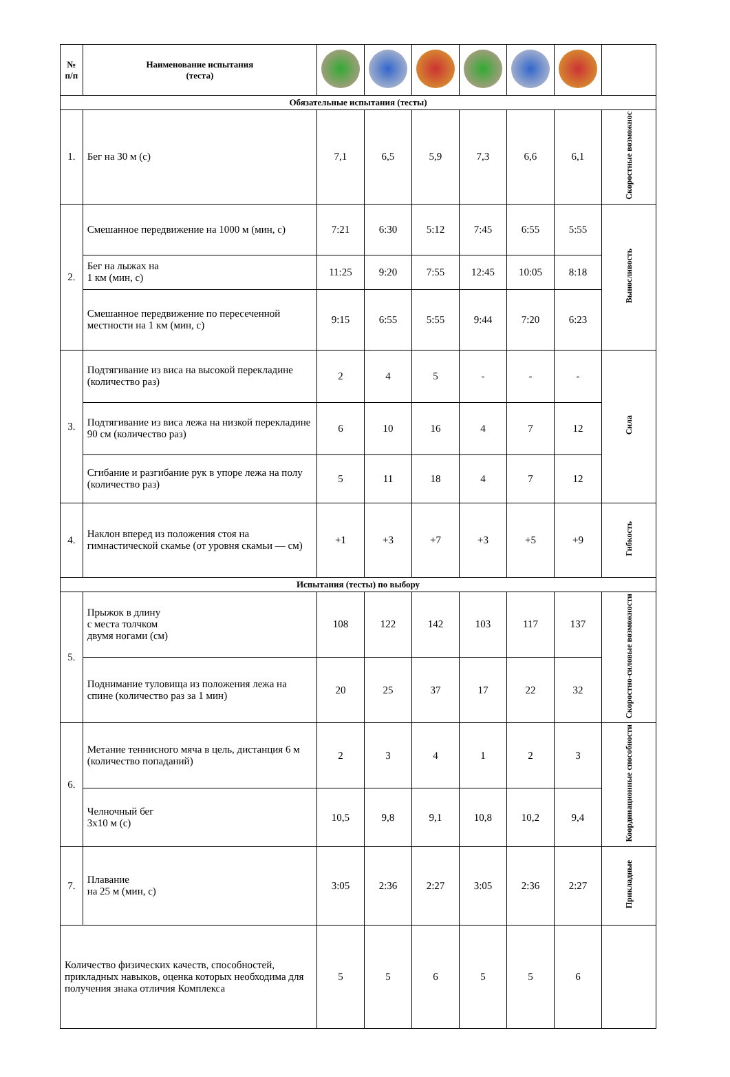| № п/п | Наименование испытания (теста) | | | | | | | |
| Обязательные испытания (тесты) | | | | | | | | |
| 1. | Бег на 30 м (с) | 7,1 | 6,5 | 5,9 | 7,3 | 6,6 | 6,1 | Скоростные возможнос |
| 2. | Смешанное передвижение на 1000 м (мин, с) | 7:21 | 6:30 | 5:12 | 7:45 | 6:55 | 5:55 | Выносливость |
| | Бег на лыжах на 1 км (мин, с) | 11:25 | 9:20 | 7:55 | 12:45 | 10:05 | 8:18 | |
| | Смешанное передвижение по пересеченной местности на 1 км (мин, с) | 9:15 | 6:55 | 5:55 | 9:44 | 7:20 | 6:23 | |
| 3. | Подтягивание из виса на высокой перекладине (количество раз) | 2 | 4 | 5 | - | - | - | Сила |
| | Подтягивание из виса лежа на низкой перекладине 90 см (количество раз) | 6 | 10 | 16 | 4 | 7 | 12 | |
| | Сгибание и разгибание рук в упоре лежа на полу (количество раз) | 5 | 11 | 18 | 4 | 7 | 12 | |
| 4. | Наклон вперед из положения стоя на гимнастической скамье (от уровня скамьи — см) | +1 | +3 | +7 | +3 | +5 | +9 | Гибкость |
| Испытания (тесты) по выбору | | | | | | | | |
| 5. | Прыжок в длину с места толчком двумя ногами (см) | 108 | 122 | 142 | 103 | 117 | 137 | Скоростно-силовые возможности |
| | Поднимание туловища из положения лежа на спине (количество раз за 1 мин) | 20 | 25 | 37 | 17 | 22 | 32 | |
| 6. | Метание теннисного мяча в цель, дистанция 6 м (количество попаданий) | 2 | 3 | 4 | 1 | 2 | 3 | Координационные способности |
| | Челночный бег 3х10 м (с) | 10,5 | 9,8 | 9,1 | 10,8 | 10,2 | 9,4 | |
| 7. | Плавание на 25 м (мин, с) | 3:05 | 2:36 | 2:27 | 3:05 | 2:36 | 2:27 | Прикладные |
| Количество физических качеств, способностей, прикладных навыков, оценка которых необходима для получения знака отличия Комплекса | | 5 | 5 | 6 | 5 | 5 | 6 | |